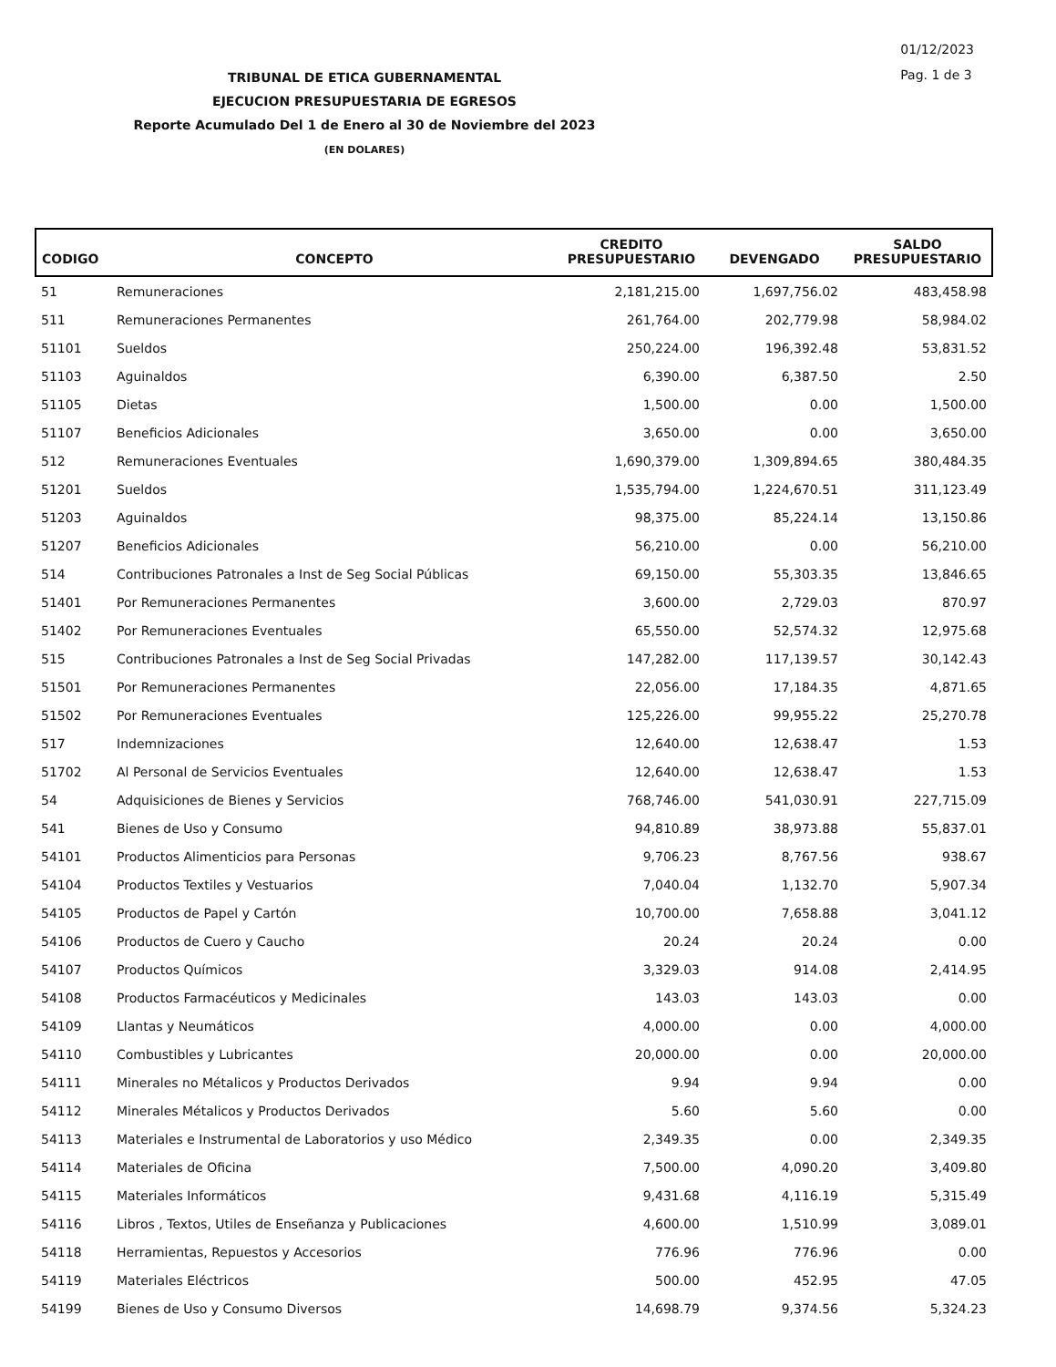01/12/2023
Pag. 1 de 3
TRIBUNAL DE ETICA GUBERNAMENTAL
EJECUCION PRESUPUESTARIA DE EGRESOS
Reporte Acumulado Del 1 de Enero al 30 de Noviembre del 2023
(EN DOLARES)
| CODIGO | CONCEPTO | CREDITO PRESUPUESTARIO | DEVENGADO | SALDO PRESUPUESTARIO |
| --- | --- | --- | --- | --- |
| 51 | Remuneraciones | 2,181,215.00 | 1,697,756.02 | 483,458.98 |
| 511 | Remuneraciones Permanentes | 261,764.00 | 202,779.98 | 58,984.02 |
| 51101 | Sueldos | 250,224.00 | 196,392.48 | 53,831.52 |
| 51103 | Aguinaldos | 6,390.00 | 6,387.50 | 2.50 |
| 51105 | Dietas | 1,500.00 | 0.00 | 1,500.00 |
| 51107 | Beneficios Adicionales | 3,650.00 | 0.00 | 3,650.00 |
| 512 | Remuneraciones Eventuales | 1,690,379.00 | 1,309,894.65 | 380,484.35 |
| 51201 | Sueldos | 1,535,794.00 | 1,224,670.51 | 311,123.49 |
| 51203 | Aguinaldos | 98,375.00 | 85,224.14 | 13,150.86 |
| 51207 | Beneficios Adicionales | 56,210.00 | 0.00 | 56,210.00 |
| 514 | Contribuciones Patronales a Inst de Seg Social Públicas | 69,150.00 | 55,303.35 | 13,846.65 |
| 51401 | Por Remuneraciones Permanentes | 3,600.00 | 2,729.03 | 870.97 |
| 51402 | Por Remuneraciones Eventuales | 65,550.00 | 52,574.32 | 12,975.68 |
| 515 | Contribuciones Patronales a Inst de Seg Social Privadas | 147,282.00 | 117,139.57 | 30,142.43 |
| 51501 | Por Remuneraciones Permanentes | 22,056.00 | 17,184.35 | 4,871.65 |
| 51502 | Por Remuneraciones Eventuales | 125,226.00 | 99,955.22 | 25,270.78 |
| 517 | Indemnizaciones | 12,640.00 | 12,638.47 | 1.53 |
| 51702 | Al Personal de Servicios Eventuales | 12,640.00 | 12,638.47 | 1.53 |
| 54 | Adquisiciones de Bienes y Servicios | 768,746.00 | 541,030.91 | 227,715.09 |
| 541 | Bienes de Uso y Consumo | 94,810.89 | 38,973.88 | 55,837.01 |
| 54101 | Productos Alimenticios para Personas | 9,706.23 | 8,767.56 | 938.67 |
| 54104 | Productos Textiles y Vestuarios | 7,040.04 | 1,132.70 | 5,907.34 |
| 54105 | Productos de Papel y Cartón | 10,700.00 | 7,658.88 | 3,041.12 |
| 54106 | Productos de Cuero y Caucho | 20.24 | 20.24 | 0.00 |
| 54107 | Productos Químicos | 3,329.03 | 914.08 | 2,414.95 |
| 54108 | Productos Farmacéuticos y Medicinales | 143.03 | 143.03 | 0.00 |
| 54109 | Llantas y Neumáticos | 4,000.00 | 0.00 | 4,000.00 |
| 54110 | Combustibles y Lubricantes | 20,000.00 | 0.00 | 20,000.00 |
| 54111 | Minerales no Métalicos y Productos Derivados | 9.94 | 9.94 | 0.00 |
| 54112 | Minerales Métalicos y Productos Derivados | 5.60 | 5.60 | 0.00 |
| 54113 | Materiales e Instrumental de Laboratorios y uso Médico | 2,349.35 | 0.00 | 2,349.35 |
| 54114 | Materiales de Oficina | 7,500.00 | 4,090.20 | 3,409.80 |
| 54115 | Materiales Informáticos | 9,431.68 | 4,116.19 | 5,315.49 |
| 54116 | Libros , Textos, Utiles de Enseñanza y Publicaciones | 4,600.00 | 1,510.99 | 3,089.01 |
| 54118 | Herramientas, Repuestos y Accesorios | 776.96 | 776.96 | 0.00 |
| 54119 | Materiales Eléctricos | 500.00 | 452.95 | 47.05 |
| 54199 | Bienes de Uso y Consumo Diversos | 14,698.79 | 9,374.56 | 5,324.23 |